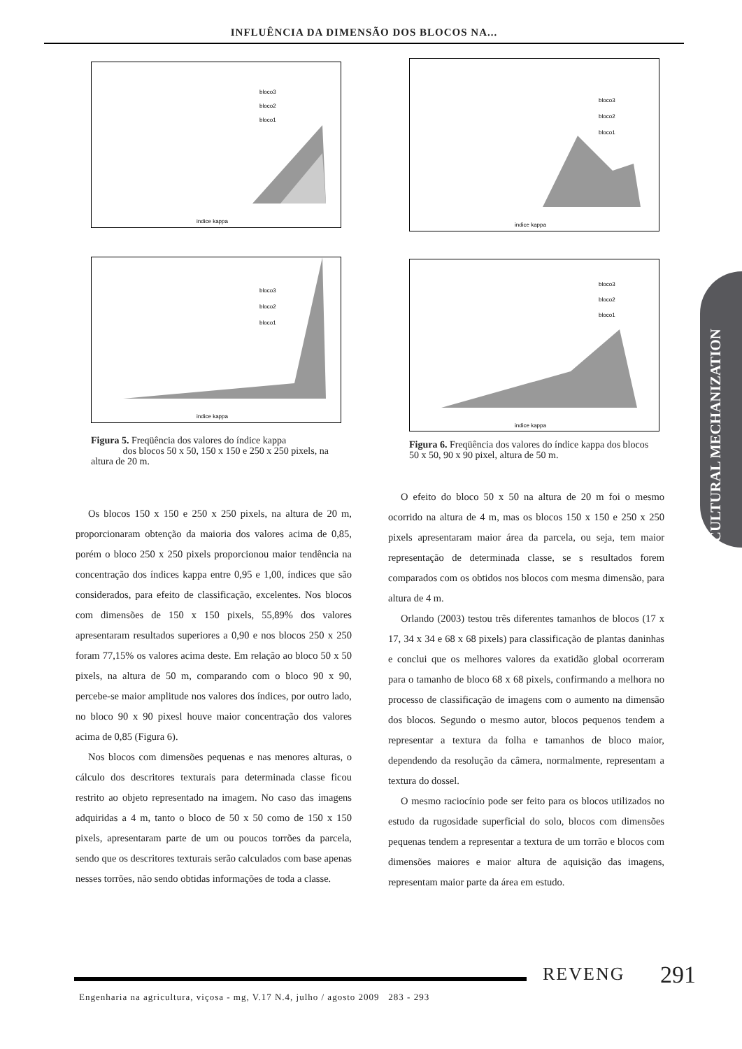INFLUÊNCIA DA DIMENSÃO DOS BLOCOS NA...
bloco3
bloco2
bloco1
indice kappa
bloco3
bloco2
bloco1
indice kappa
bloco3
bloco2
bloco1
indice kappa
bloco3
bloco2
bloco1
indice kappa
Figura 5. Freqüência dos valores do índice kappa
dos blocos 50 x 50, 150 x 150 e 250 x 250 pixels, na altura de 20 m.
Figura 6. Freqüência dos valores do índice kappa dos blocos 50 x 50, 90 x 90 pixel, altura de 50 m.
Os blocos 150 x 150 e 250 x 250 pixels, na altura de 20 m, proporcionaram obtenção da maioria dos valores acima de 0,85, porém o bloco 250 x 250 pixels proporcionou maior tendência na concentração dos índices kappa entre 0,95 e 1,00, índices que são considerados, para efeito de classificação, excelentes. Nos blocos com dimensões de 150 x 150 pixels, 55,89% dos valores apresentaram resultados superiores a 0,90 e nos blocos 250 x 250 foram 77,15% os valores acima deste. Em relação ao bloco 50 x 50 pixels, na altura de 50 m, comparando com o bloco 90 x 90, percebe-se maior amplitude nos valores dos índices, por outro lado, no bloco 90 x 90 pixesl houve maior concentração dos valores acima de 0,85 (Figura 6).
Nos blocos com dimensões pequenas e nas menores alturas, o cálculo dos descritores texturais para determinada classe ficou restrito ao objeto representado na imagem. No caso das imagens adquiridas a 4 m, tanto o bloco de 50 x 50 como de 150 x 150 pixels, apresentaram parte de um ou poucos torrões da parcela, sendo que os descritores texturais serão calculados com base apenas nesses torrões, não sendo obtidas informações de toda a classe.
O efeito do bloco 50 x 50 na altura de 20 m foi o mesmo ocorrido na altura de 4 m, mas os blocos 150 x 150 e 250 x 250 pixels apresentaram maior área da parcela, ou seja, tem maior representação de determinada classe, se s resultados forem comparados com os obtidos nos blocos com mesma dimensão, para altura de 4 m.
Orlando (2003) testou três diferentes tamanhos de blocos (17 x 17, 34 x 34 e 68 x 68 pixels) para classificação de plantas daninhas e conclui que os melhores valores da exatidão global ocorreram para o tamanho de bloco 68 x 68 pixels, confirmando a melhora no processo de classificação de imagens com o aumento na dimensão dos blocos. Segundo o mesmo autor, blocos pequenos tendem a representar a textura da folha e tamanhos de bloco maior, dependendo da resolução da câmera, normalmente, representam a textura do dossel.
O mesmo raciocínio pode ser feito para os blocos utilizados no estudo da rugosidade superficial do solo, blocos com dimensões pequenas tendem a representar a textura de um torrão e blocos com dimensões maiores e maior altura de aquisição das imagens, representam maior parte da área em estudo.
AGRICULTURAL MECHANIZATION
REVENG 291
Engenharia na agricultura, viçosa - mg, V.17 N.4, julho / agosto 2009 283 - 293